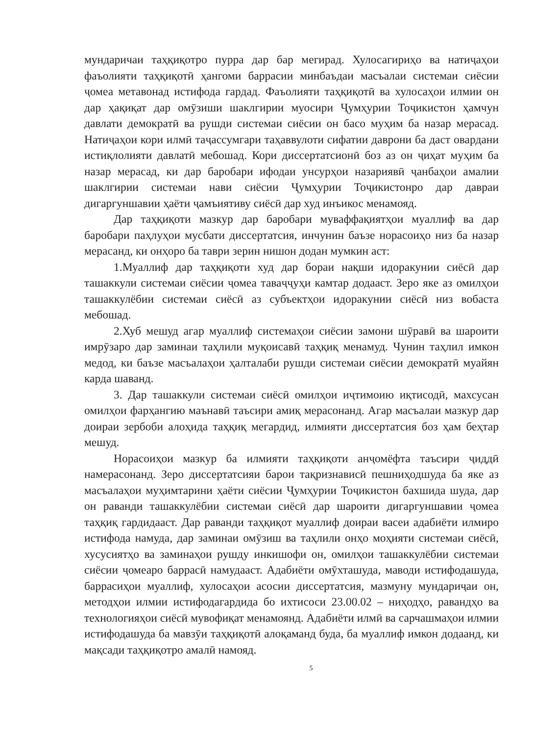мундаричаи таҳқиқотро пурра дар бар мегирад. Хулосагириҳо ва натиҷаҳои фаъолияти таҳқиқотӣ ҳангоми баррасии минбаъдаи масъалаи системаи сиёсии ҷомеа метавонад истифода гардад. Фаъолияти таҳқиқотӣ ва хулосаҳои илмии он дар ҳақиқат дар омӯзиши шаклгирии муосири Ҷумҳурии Тоҷикистон ҳамчун давлати демократӣ ва рушди системаи сиёсии он басо муҳим ба назар мерасад. Натиҷаҳои кори илмӣ таҷассумгари таҳаввулоти сифатии даврони ба даст овардани истиқлолияти давлатӣ мебошад. Кори диссертатсионӣ боз аз он ҷиҳат муҳим ба назар мерасад, ки дар баробари ифодаи унсурҳои назариявӣ ҷанбаҳои амалии шаклгирии системаи нави сиёсии Ҷумҳурии Тоҷикистонро дар давраи дигаргуншавии ҳаёти ҷамъиятиву сиёсӣ дар худ инъикос менамояд.
Дар таҳқиқоти мазкур дар баробари муваффақиятҳои муаллиф ва дар баробари паҳлуҳои мусбати диссертатсия, инчунин баъзе норасоиҳо низ ба назар мерасанд, ки онҳоро ба таври зерин нишон додан мумкин аст:
1.Муаллиф дар таҳқиқоти худ дар бораи нақши идоракунии сиёсӣ дар ташаккули системаи сиёсии ҷомеа таваҷҷуҳи камтар додааст. Зеро яке аз омилҳои ташаккулёбии системаи сиёсӣ аз субъектҳои идоракунии сиёсӣ низ вобаста мебошад.
2.Хуб мешуд агар муаллиф системаҳои сиёсии замони шӯравӣ ва шароити имрӯзаро дар заминаи таҳлили муқоисавӣ таҳқиқ менамуд. Чунин таҳлил имкон медод, ки баъзе масъалаҳои ҳалталаби рушди системаи сиёсии демократӣ муайян карда шаванд.
3. Дар ташаккули системаи сиёсӣ омилҳои иҷтимоию иқтисодӣ, махсусан омилҳои фарҳангию маънавӣ таъсири амиқ мерасонанд. Агар масъалаи мазкур дар доираи зербоби алоҳида таҳқиқ мегардид, илмияти диссертатсия боз ҳам беҳтар мешуд.
Норасоиҳои мазкур ба илмияти таҳқиқоти анҷомёфта таъсири ҷиддӣ намерасонанд. Зеро диссертатсияи барои тақризнависӣ пешниҳодшуда ба яке аз масъалаҳои муҳимтарини ҳаёти сиёсии Ҷумҳурии Тоҷикистон бахшида шуда, дар он раванди ташаккулёбии системаи сиёсӣ дар шароити дигаргуншавии ҷомеа таҳқиқ гардидааст. Дар раванди таҳқиқот муаллиф доираи васеи адабиёти илмиро истифода намуда, дар заминаи омӯзиш ва таҳлили онҳо моҳияти системаи сиёсӣ, хусусиятҳо ва заминаҳои рушду инкишофи он, омилҳои ташаккулёбии системаи сиёсии ҷомеаро баррасӣ намудааст. Адабиёти омӯхташуда, маводи истифодашуда, баррасиҳои муаллиф, хулосаҳои асосии диссертатсия, мазмуну мундариҷаи он, методҳои илмии истифодагардида бо ихтисоси 23.00.02 – ниҳодҳо, равандҳо ва технологияҳои сиёсӣ мувофиқат менамоянд. Адабиёти илмӣ ва сарчашмаҳои илмии истифодашуда ба мавзӯи таҳқиқотӣ алоқаманд буда, ба муаллиф имкон додаанд, ки мақсади таҳқиқотро амалӣ намояд.
5